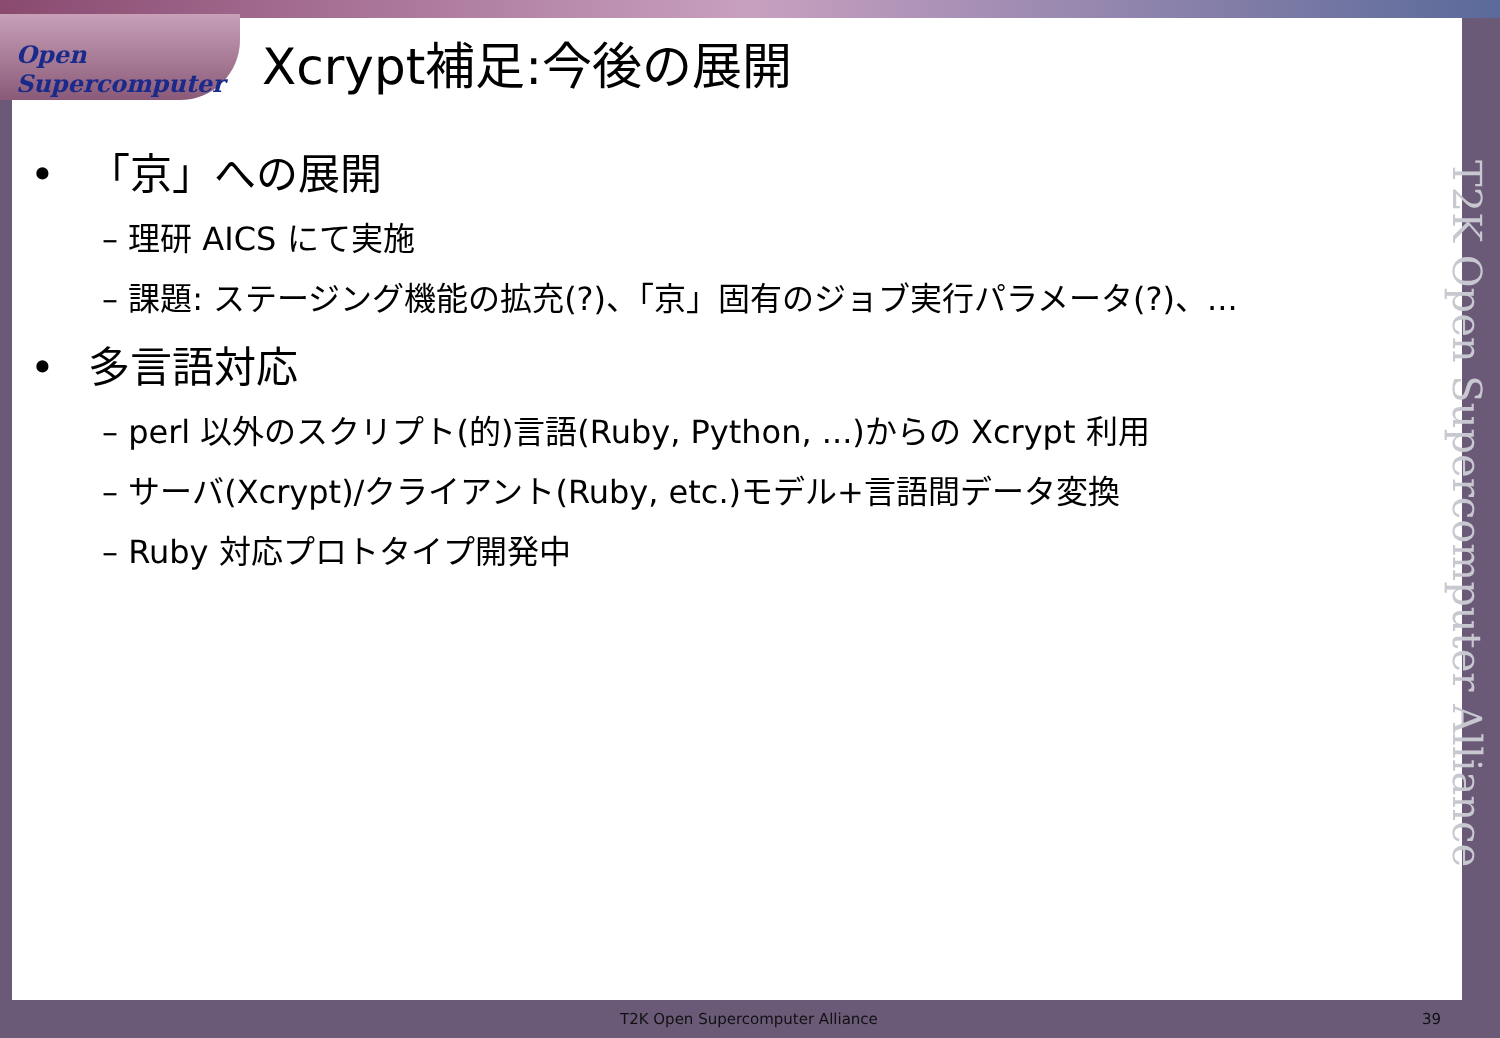Open Supercomputer
Xcrypt補足:今後の展開
• 「京」への展開
– 理研 AICS にて実施
– 課題: ステージング機能の拡充(?)、「京」固有のジョブ実行パラメータ(?)、...
• 多言語対応
– perl 以外のスクリプト(的)言語(Ruby, Python, ...)からの Xcrypt 利用
– サーバ(Xcrypt)/クライアント(Ruby, etc.)モデル+言語間データ変換
– Ruby 対応プロトタイプ開発中
T2K Open Supercomputer Alliance
T2K Open Supercomputer Alliance 39